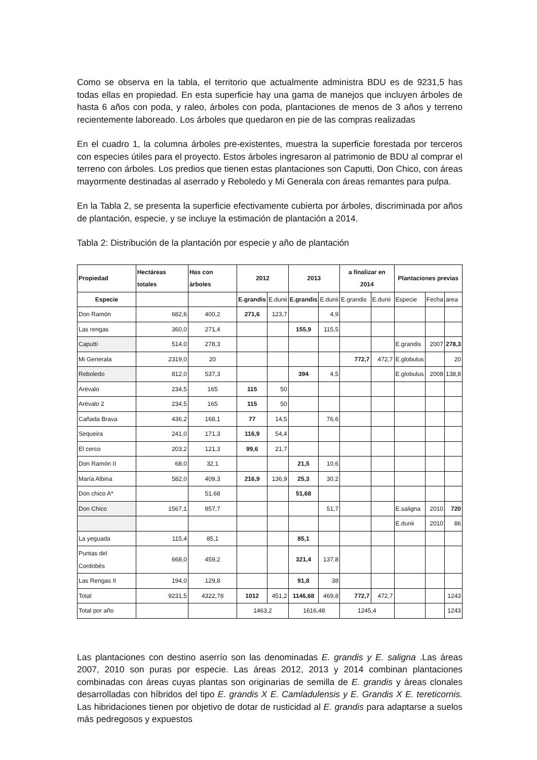Como se observa en la tabla, el territorio que actualmente administra BDU es de 9231,5 has todas ellas en propiedad. En esta superficie hay una gama de manejos que incluyen árboles de hasta 6 años con poda, y raleo, árboles con poda, plantaciones de menos de 3 años y terreno recientemente laboreado. Los árboles que quedaron en pie de las compras realizadas
En el cuadro 1, la columna árboles pre-existentes, muestra la superficie forestada por terceros con especies útiles para el proyecto. Estos árboles ingresaron al patrimonio de BDU al comprar el terreno con árboles. Los predios que tienen estas plantaciones son Caputti, Don Chico, con áreas mayormente destinadas al aserrado y Reboledo y Mi Generala con áreas remantes para pulpa.
En la Tabla 2, se presenta la superficie efectivamente cubierta por árboles, discriminada por años de plantación, especie, y se incluye la estimación de plantación a 2014.
Tabla 2: Distribución de la plantación por especie y año de plantación
| Propiedad | Hectáreas totales | Has con àrboles | 2012 | | 2013 | | a finalizar en 2014 | | Plantaciones previas | | |
| --- | --- | --- | --- | --- | --- | --- | --- | --- | --- | --- | --- |
| Especie | | | E.grandis | E.dunii | E.grandis | E.dunii | E.grandis | E.dunii | Especie | Fecha | area |
| Don Ramón | 682,6 | 400,2 | 271,6 | 123,7 | | 4,9 | | | | | |
| Las rengas | 360,0 | 271,4 | | | 155,9 | 115,5 | | | | | |
| Caputtí | 514,0 | 278,3 | | | | | | | E.grandis | 2007 | 278,3 |
| Mi Generala | 2319,0 | 20 | | | | | 772,7 | 472,7 | E.globulus | | 20 |
| Reboledo | 812,0 | 537,3 | | | 394 | 4,5 | | | E.globulus | 2008 | 138,8 |
| Arévalo | 234,5 | 165 | 115 | 50 | | | | | | | |
| Arévalo 2 | 234,5 | 165 | 115 | 50 | | | | | | | |
| Cañada Brava | 436,2 | 168,1 | 77 | 14,5 | | 76,6 | | | | | |
| Sequeira | 241,0 | 171,3 | 116,9 | 54,4 | | | | | | | |
| El cerco | 203,2 | 121,3 | 99,6 | 21,7 | | | | | | | |
| Don Ramón II | 68,0 | 32,1 | | | 21,5 | 10,6 | | | | | |
| María Albina | 582,0 | 409,3 | 216,9 | 136,9 | 25,3 | 30,2 | | | | | |
| Don chico A* | | 51,68 | | | 51,68 | | | | | | |
| Don Chico | 1567,1 | 857,7 | | | | 51,7 | | | E.saligna | 2010 | 720 |
| | | | | | | | | | E.dunii | 2010 | 86 |
| La yeguada | 115,4 | 85,1 | | | 85,1 | | | | | | |
| Puntas del Cordobés | 668,0 | 459,2 | | | 321,4 | 137,8 | | | | | |
| Las Rengas II | 194,0 | 129,8 | | | 91,8 | 38 | | | | | |
| Total | 9231,5 | 4322,78 | 1012 | 451,2 | 1146,68 | 469,8 | 772,7 | 472,7 | | | 1243 |
| Total por año | | | 1463,2 | | 1616,48 | | 1245,4 | | | | 1243 |
Las plantaciones con destino aserrío son las denominadas E. grandis y E. saligna .Las áreas 2007, 2010 son puras por especie. Las áreas 2012, 2013 y 2014 combinan plantaciones combinadas con áreas cuyas plantas son originarias de semilla de E. grandis y áreas clonales desarrolladas con híbridos del tipo E. grandis X E. Camladulensis y E. Grandis X E. tereticornis. Las hibridaciones tienen por objetivo de dotar de rusticidad al E. grandis para adaptarse a suelos más pedregosos y expuestos